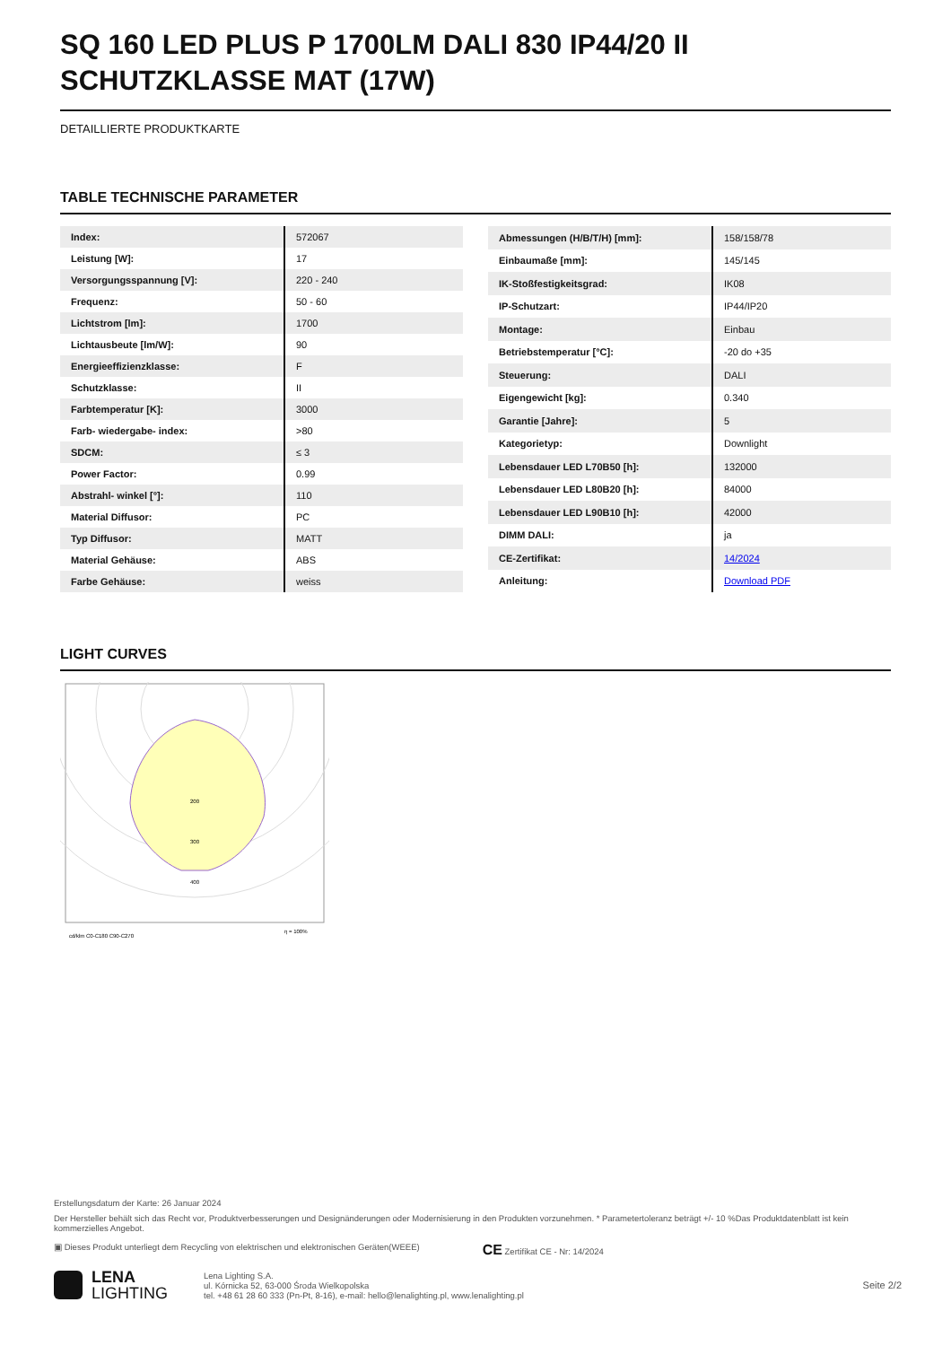SQ 160 LED PLUS P 1700LM DALI 830 IP44/20 II SCHUTZKLASSE MAT (17W)
DETAILLIERTE PRODUKTKARTE
TABLE TECHNISCHE PARAMETER
| Index: | 572067 |
| Leistung [W]: | 17 |
| Versorgungsspannung [V]: | 220 - 240 |
| Frequenz: | 50 - 60 |
| Lichtstrom [lm]: | 1700 |
| Lichtausbeute [lm/W]: | 90 |
| Energieeffizienzklasse: | F |
| Schutzklasse: | II |
| Farbtemperatur [K]: | 3000 |
| Farb- wiedergabe- index: | >80 |
| SDCM: | ≤ 3 |
| Power Factor: | 0.99 |
| Abstrahl- winkel [°]: | 110 |
| Material Diffusor: | PC |
| Typ Diffusor: | MATT |
| Material Gehäuse: | ABS |
| Farbe Gehäuse: | weiss |
| Abmessungen (H/B/T/H) [mm]: | 158/158/78 |
| Einbaumaße [mm]: | 145/145 |
| IK-Stoßfestigkeitsgrad: | IK08 |
| IP-Schutzart: | IP44/IP20 |
| Montage: | Einbau |
| Betriebstemperatur [°C]: | -20 do +35 |
| Steuerung: | DALI |
| Eigengewicht [kg]: | 0.340 |
| Garantie [Jahre]: | 5 |
| Kategorietyp: | Downlight |
| Lebensdauer LED L70B50 [h]: | 132000 |
| Lebensdauer LED L80B20 [h]: | 84000 |
| Lebensdauer LED L90B10 [h]: | 42000 |
| DIMM DALI: | ja |
| CE-Zertifikat: | 14/2024 |
| Anleitung: | Download PDF |
LIGHT CURVES
200
300
400
cd/klm C0-C180 C90-C270
η = 100%
Erstellungsdatum der Karte: 26 Januar 2024
Der Hersteller behält sich das Recht vor, Produktverbesserungen und Designänderungen oder Modernisierung in den Produkten vorzunehmen. * Parametertoleranz beträgt +/- 10 %Das Produktdatenblatt ist kein kommerzielles Angebot.
▣ Dieses Produkt unterliegt dem Recycling von elektrischen und elektronischen Geräten(WEEE) CE Zertifikat CE - Nr: 14/2024
LENA
LIGHTING
Lena Lighting S.A.
ul. Kórnicka 52, 63-000 Środa Wielkopolska
tel. +48 61 28 60 333 (Pn-Pt, 8-16), e-mail: hello@lenalighting.pl, www.lenalighting.pl
Seite 2/2